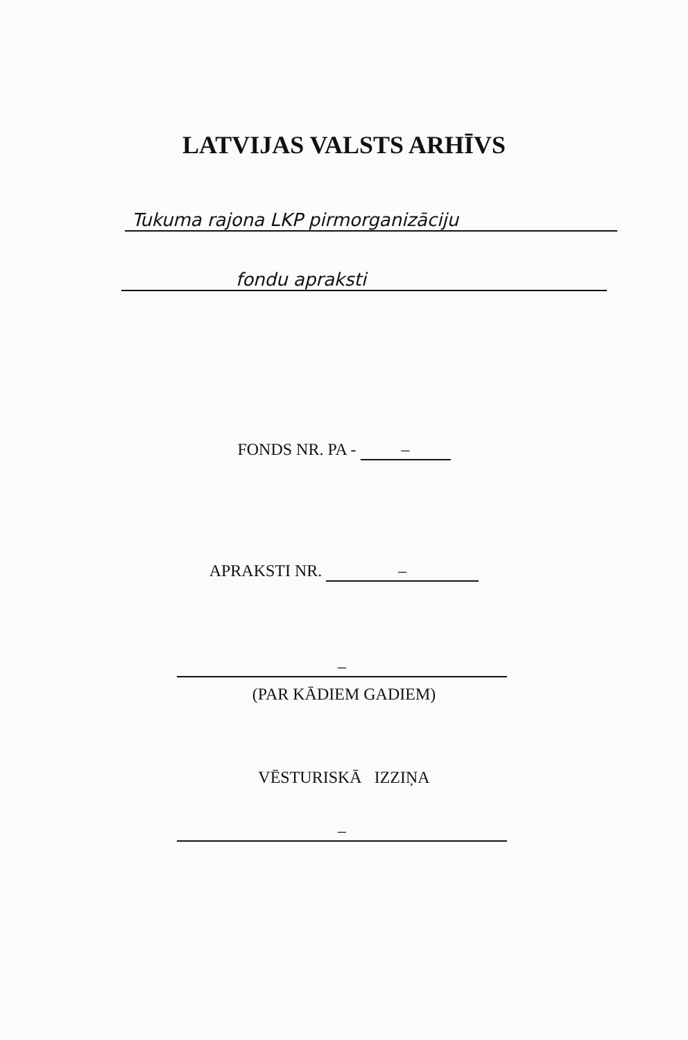LATVIJAS VALSTS ARHĪVS
Tukuma rajona LKP pirmorganizāciju
fondu apraksti
FONDS NR. PA - –
APRAKSTI NR. –
–
(PAR KĀDIEM GADIEM)
VĒSTURISKĀ IZZIŅA
–